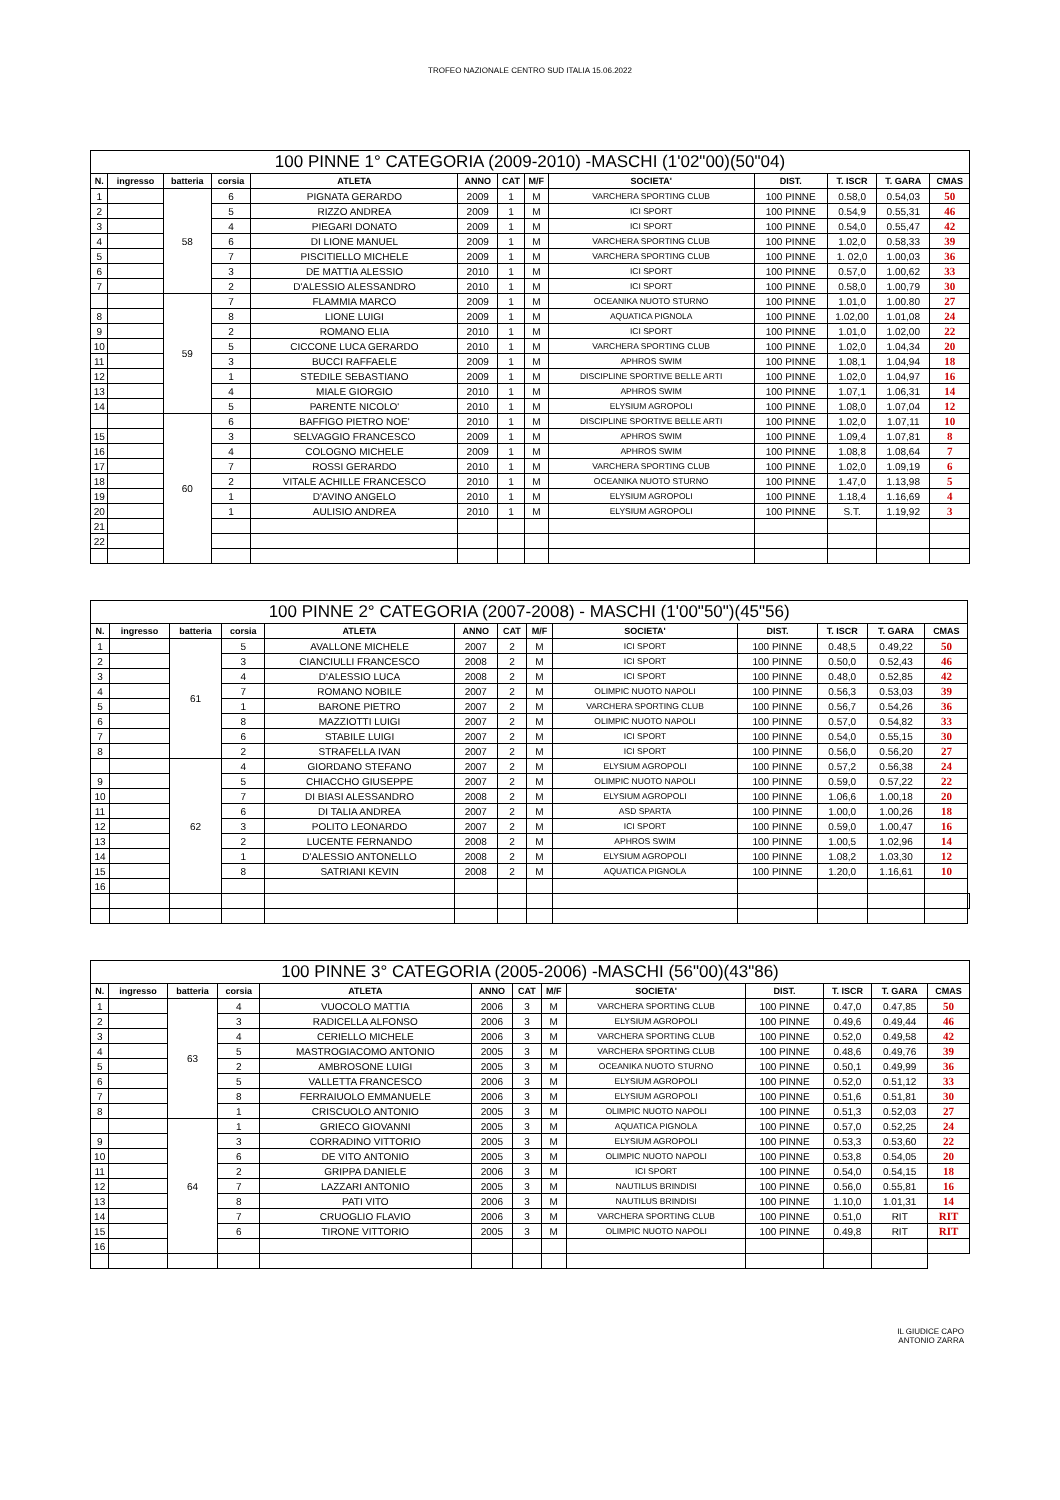TROFEO NAZIONALE CENTRO SUD ITALIA 15.06.2022
| 100 PINNE 1° CATEGORIA (2009-2010) -MASCHI (1'02"00)(50"04) | | | | | | | | | | | | |
| --- | --- | --- | --- | --- | --- | --- | --- | --- | --- | --- | --- | --- |
| N. | ingresso | batteria | corsia | ATLETA | ANNO | CAT | M/F | SOCIETA' | DIST. | T. ISCR | T. GARA | CMAS |
| 1 | | 58 | 6 | PIGNATA GERARDO | 2009 | 1 | M | VARCHERA SPORTING CLUB | 100 PINNE | 0.58,0 | 0.54,03 | 50 |
| 2 | | | 5 | RIZZO ANDREA | 2009 | 1 | M | ICI SPORT | 100 PINNE | 0.54,9 | 0.55,31 | 46 |
| 3 | | | 4 | PIEGARI DONATO | 2009 | 1 | M | ICI SPORT | 100 PINNE | 0.54,0 | 0.55,47 | 42 |
| 4 | | | 6 | DI LIONE MANUEL | 2009 | 1 | M | VARCHERA SPORTING CLUB | 100 PINNE | 1.02,0 | 0.58,33 | 39 |
| 5 | | | 7 | PISCITIELLO MICHELE | 2009 | 1 | M | VARCHERA SPORTING CLUB | 100 PINNE | 1. 02,0 | 1.00,03 | 36 |
| 6 | | | 3 | DE MATTIA ALESSIO | 2010 | 1 | M | ICI SPORT | 100 PINNE | 0.57,0 | 1.00,62 | 33 |
| 7 | | | 2 | D'ALESSIO ALESSANDRO | 2010 | 1 | M | ICI SPORT | 100 PINNE | 0.58,0 | 1.00,79 | 30 |
| | | 59 | 7 | FLAMMIA MARCO | 2009 | 1 | M | OCEANIKA NUOTO STURNO | 100 PINNE | 1.01,0 | 1.00.80 | 27 |
| 8 | | | 8 | LIONE LUIGI | 2009 | 1 | M | AQUATICA PIGNOLA | 100 PINNE | 1.02,00 | 1.01,08 | 24 |
| 9 | | | 2 | ROMANO ELIA | 2010 | 1 | M | ICI SPORT | 100 PINNE | 1.01,0 | 1.02,00 | 22 |
| 10 | | | 5 | CICCONE LUCA GERARDO | 2010 | 1 | M | VARCHERA SPORTING CLUB | 100 PINNE | 1.02,0 | 1.04,34 | 20 |
| 11 | | | 3 | BUCCI RAFFAELE | 2009 | 1 | M | APHROS SWIM | 100 PINNE | 1.08,1 | 1.04,94 | 18 |
| 12 | | | 1 | STEDILE SEBASTIANO | 2009 | 1 | M | DISCIPLINE SPORTIVE BELLE ARTI | 100 PINNE | 1.02,0 | 1.04,97 | 16 |
| 13 | | | 4 | MIALE GIORGIO | 2010 | 1 | M | APHROS SWIM | 100 PINNE | 1.07,1 | 1.06,31 | 14 |
| 14 | | | 5 | PARENTE NICOLO' | 2010 | 1 | M | ELYSIUM AGROPOLI | 100 PINNE | 1.08,0 | 1.07,04 | 12 |
| | | 60 | 6 | BAFFIGO PIETRO NOE' | 2010 | 1 | M | DISCIPLINE SPORTIVE BELLE ARTI | 100 PINNE | 1.02,0 | 1.07,11 | 10 |
| 15 | | | 3 | SELVAGGIO FRANCESCO | 2009 | 1 | M | APHROS SWIM | 100 PINNE | 1.09,4 | 1.07,81 | 8 |
| 16 | | | 4 | COLOGNO MICHELE | 2009 | 1 | M | APHROS SWIM | 100 PINNE | 1.08,8 | 1.08,64 | 7 |
| 17 | | | 7 | ROSSI GERARDO | 2010 | 1 | M | VARCHERA SPORTING CLUB | 100 PINNE | 1.02,0 | 1.09,19 | 6 |
| 18 | | | 2 | VITALE ACHILLE FRANCESCO | 2010 | 1 | M | OCEANIKA NUOTO STURNO | 100 PINNE | 1.47,0 | 1.13,98 | 5 |
| 19 | | | 1 | D'AVINO ANGELO | 2010 | 1 | M | ELYSIUM AGROPOLI | 100 PINNE | 1.18,4 | 1.16,69 | 4 |
| 20 | | | 1 | AULISIO ANDREA | 2010 | 1 | M | ELYSIUM AGROPOLI | 100 PINNE | S.T. | 1.19,92 | 3 |
| 21 | | | | | | | | | | | | |
| 22 | | | | | | | | | | | | |
| 100 PINNE 2° CATEGORIA (2007-2008) - MASCHI (1'00"50")(45"56) | | | | | | | | | | | | | |
| --- | --- | --- | --- | --- | --- | --- | --- | --- | --- | --- | --- | --- | --- |
| N. | ingresso | batteria | corsia | ATLETA | ANNO | CAT | M/F | SOCIETA' | DIST. | T. ISCR | T. GARA | CMAS | |
| 1 | | 61 | 5 | AVALLONE MICHELE | 2007 | 2 | M | ICI SPORT | 100 PINNE | 0.48,5 | 0.49,22 | 50 | |
| 2 | | | 3 | CIANCIULLI FRANCESCO | 2008 | 2 | M | ICI SPORT | 100 PINNE | 0.50,0 | 0.52,43 | 46 | |
| 3 | | | 4 | D'ALESSIO LUCA | 2008 | 2 | M | ICI SPORT | 100 PINNE | 0.48,0 | 0.52,85 | 42 | |
| 4 | | | 7 | ROMANO NOBILE | 2007 | 2 | M | OLIMPIC NUOTO NAPOLI | 100 PINNE | 0.56,3 | 0.53,03 | 39 | |
| 5 | | | 1 | BARONE PIETRO | 2007 | 2 | M | VARCHERA SPORTING CLUB | 100 PINNE | 0.56,7 | 0.54,26 | 36 | |
| 6 | | | 8 | MAZZIOTTI LUIGI | 2007 | 2 | M | OLIMPIC NUOTO NAPOLI | 100 PINNE | 0.57,0 | 0.54,82 | 33 | |
| 7 | | | 6 | STABILE LUIGI | 2007 | 2 | M | ICI SPORT | 100 PINNE | 0.54,0 | 0.55,15 | 30 | |
| 8 | | | 2 | STRAFELLA IVAN | 2007 | 2 | M | ICI SPORT | 100 PINNE | 0.56,0 | 0.56,20 | 27 | |
| | | 62 | 4 | GIORDANO STEFANO | 2007 | 2 | M | ELYSIUM AGROPOLI | 100 PINNE | 0.57,2 | 0.56,38 | 24 | |
| 9 | | | 5 | CHIACCHO GIUSEPPE | 2007 | 2 | M | OLIMPIC NUOTO NAPOLI | 100 PINNE | 0.59,0 | 0.57,22 | 22 | |
| 10 | | | 7 | DI BIASI ALESSANDRO | 2008 | 2 | M | ELYSIUM AGROPOLI | 100 PINNE | 1.06,6 | 1.00,18 | 20 | |
| 11 | | | 6 | DI TALIA ANDREA | 2007 | 2 | M | ASD SPARTA | 100 PINNE | 1.00,0 | 1.00,26 | 18 | |
| 12 | | | 3 | POLITO LEONARDO | 2007 | 2 | M | ICI SPORT | 100 PINNE | 0.59,0 | 1.00,47 | 16 | |
| 13 | | | 2 | LUCENTE FERNANDO | 2008 | 2 | M | APHROS SWIM | 100 PINNE | 1.00,5 | 1.02,96 | 14 | |
| 14 | | | 1 | D'ALESSIO ANTONELLO | 2008 | 2 | M | ELYSIUM AGROPOLI | 100 PINNE | 1.08,2 | 1.03,30 | 12 | |
| 15 | | | 8 | SATRIANI KEVIN | 2008 | 2 | M | AQUATICA PIGNOLA | 100 PINNE | 1.20,0 | 1.16,61 | 10 | |
| 16 | | | | | | | | | | | | | |
| 100 PINNE 3° CATEGORIA (2005-2006) -MASCHI (56"00)(43"86) | | | | | | | | | | | | |
| --- | --- | --- | --- | --- | --- | --- | --- | --- | --- | --- | --- | --- |
| N. | ingresso | batteria | corsia | ATLETA | ANNO | CAT | M/F | SOCIETA' | DIST. | T. ISCR | T. GARA | CMAS |
| 1 | | 63 | 4 | VUOCOLO MATTIA | 2006 | 3 | M | VARCHERA SPORTING CLUB | 100 PINNE | 0.47,0 | 0.47,85 | 50 |
| 2 | | | 3 | RADICELLA ALFONSO | 2006 | 3 | M | ELYSIUM AGROPOLI | 100 PINNE | 0.49,6 | 0.49,44 | 46 |
| 3 | | | 4 | CERIELLO MICHELE | 2006 | 3 | M | VARCHERA SPORTING CLUB | 100 PINNE | 0.52,0 | 0.49,58 | 42 |
| 4 | | | 5 | MASTROGIACOMO ANTONIO | 2005 | 3 | M | VARCHERA SPORTING CLUB | 100 PINNE | 0.48,6 | 0.49,76 | 39 |
| 5 | | | 2 | AMBROSONE LUIGI | 2005 | 3 | M | OCEANIKA NUOTO STURNO | 100 PINNE | 0.50,1 | 0.49,99 | 36 |
| 6 | | | 5 | VALLETTA FRANCESCO | 2006 | 3 | M | ELYSIUM AGROPOLI | 100 PINNE | 0.52,0 | 0.51,12 | 33 |
| 7 | | | 8 | FERRAIUOLO EMMANUELE | 2006 | 3 | M | ELYSIUM AGROPOLI | 100 PINNE | 0.51,6 | 0.51,81 | 30 |
| 8 | | | 1 | CRISCUOLO ANTONIO | 2005 | 3 | M | OLIMPIC NUOTO NAPOLI | 100 PINNE | 0.51,3 | 0.52,03 | 27 |
| | | 64 | 1 | GRIECO GIOVANNI | 2005 | 3 | M | AQUATICA PIGNOLA | 100 PINNE | 0.57,0 | 0.52,25 | 24 |
| 9 | | | 3 | CORRADINO VITTORIO | 2005 | 3 | M | ELYSIUM AGROPOLI | 100 PINNE | 0.53,3 | 0.53,60 | 22 |
| 10 | | | 6 | DE VITO ANTONIO | 2005 | 3 | M | OLIMPIC NUOTO NAPOLI | 100 PINNE | 0.53,8 | 0.54,05 | 20 |
| 11 | | | 2 | GRIPPA DANIELE | 2006 | 3 | M | ICI SPORT | 100 PINNE | 0.54,0 | 0.54,15 | 18 |
| 12 | | | 7 | LAZZARI ANTONIO | 2005 | 3 | M | NAUTILUS BRINDISI | 100 PINNE | 0.56,0 | 0.55,81 | 16 |
| 13 | | | 8 | PATI VITO | 2006 | 3 | M | NAUTILUS BRINDISI | 100 PINNE | 1.10,0 | 1.01,31 | 14 |
| 14 | | | 7 | CRUOGLIO FLAVIO | 2006 | 3 | M | VARCHERA SPORTING CLUB | 100 PINNE | 0.51,0 | RIT | RIT |
| 15 | | | 6 | TIRONE VITTORIO | 2005 | 3 | M | OLIMPIC NUOTO NAPOLI | 100 PINNE | 0.49,8 | RIT | RIT |
| 16 | | | | | | | | | | | | |
IL GIUDICE CAPO
ANTONIO ZARRA